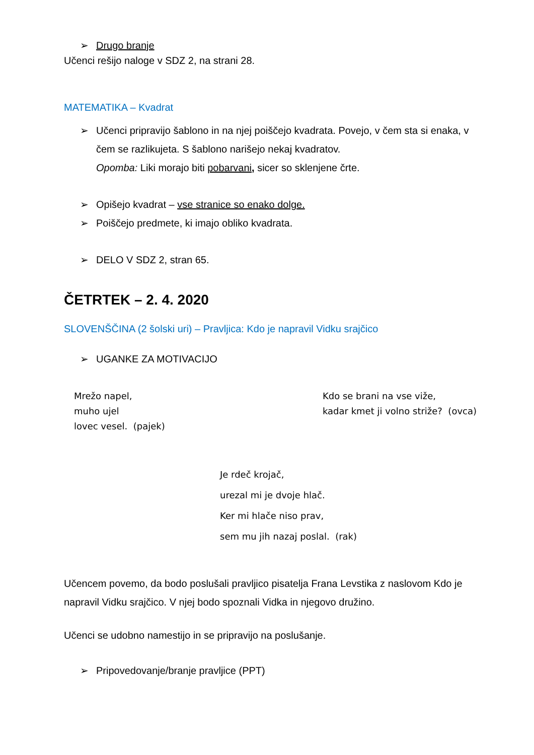➢ Drugo branje
Učenci rešijo naloge v SDZ 2, na strani 28.
MATEMATIKA – Kvadrat
➢ Učenci pripravijo šablono in na njej poiščejo kvadrata. Povejo, v čem sta si enaka, v čem se razlikujeta. S šablono narišejo nekaj kvadratov.
Opomba: Liki morajo biti pobarvani, sicer so sklenjene črte.
➢ Opišejo kvadrat – vse stranice so enako dolge.
➢ Poiščejo predmete, ki imajo obliko kvadrata.
➢ DELO V SDZ 2, stran 65.
ČETRTEK – 2. 4. 2020
SLOVENŠČINA (2 šolski uri) – Pravljica: Kdo je napravil Vidku srajčico
➢ UGANKE ZA MOTIVACIJO
Mrežo napel,
muho ujel
lovec vesel. (pajek)
Kdo se brani na vse viže,
kadar kmet ji volno striže? (ovca)
Je rdeč krojač,
urezal mi je dvoje hlač.
Ker mi hlače niso prav,
sem mu jih nazaj poslal. (rak)
Učencem povemo, da bodo poslušali pravljico pisatelja Frana Levstika z naslovom Kdo je napravil Vidku srajčico. V njej bodo spoznali Vidka in njegovo družino.
Učenci se udobno namestijo in se pripravijo na poslušanje.
➢ Pripovedovanje/branje pravljice (PPT)